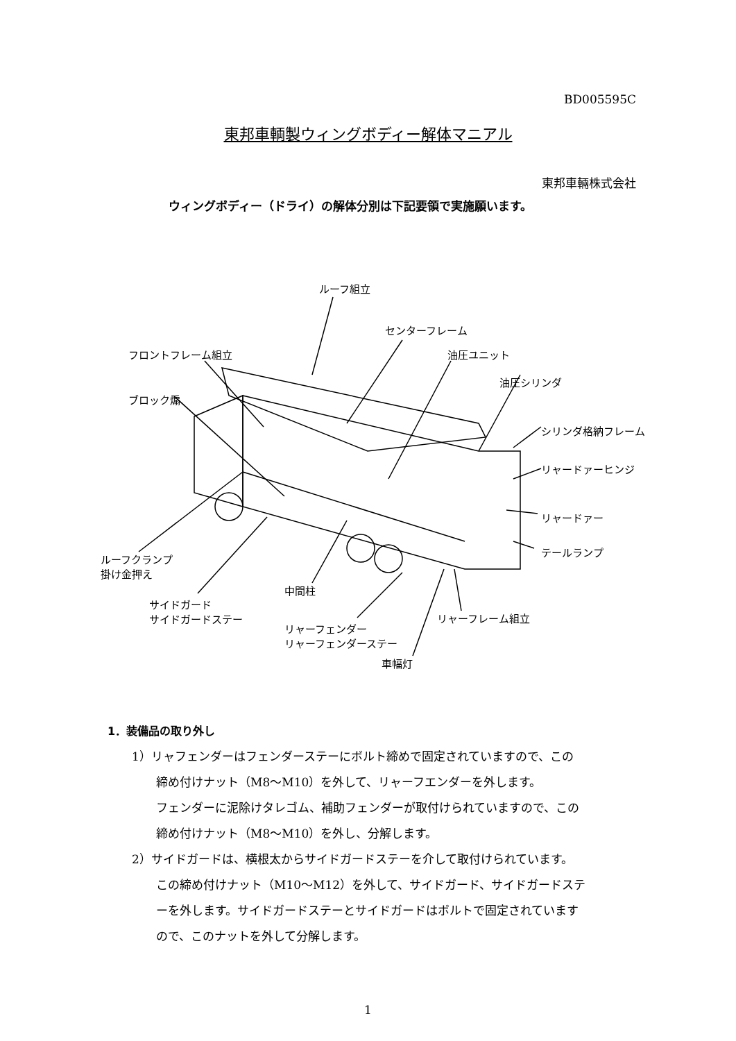BD005595C
東邦車輌製ウィングボディー解体マニアル
東邦車輛株式会社
ウィングボディー（ドライ）の解体分別は下記要領で実施願います。
ルーフ組立
センターフレーム
フロントフレーム組立 油圧ユニット
油圧シリンダ
ブロック煽
シリンダ格納フレーム
リャードァーヒンジ
リャードァー
テールランプ
ルーフクランプ
掛け金押え
中間柱
サイドガード
サイドガードステー
リャーフレーム組立
リャーフェンダー
リャーフェンダーステー
車幅灯
1．装備品の取り外し
1）リャフェンダーはフェンダーステーにボルト締めで固定されていますので、この
締め付けナット（M8～M10）を外して、リャーフエンダーを外します。
フェンダーに泥除けタレゴム、補助フェンダーが取付けられていますので、この
締め付けナット（M8～M10）を外し、分解します。
2）サイドガードは、横根太からサイドガードステーを介して取付けられています。
この締め付けナット（M10～M12）を外して、サイドガード、サイドガードステ
ーを外します。サイドガードステーとサイドガードはボルトで固定されています
ので、このナットを外して分解します。
1